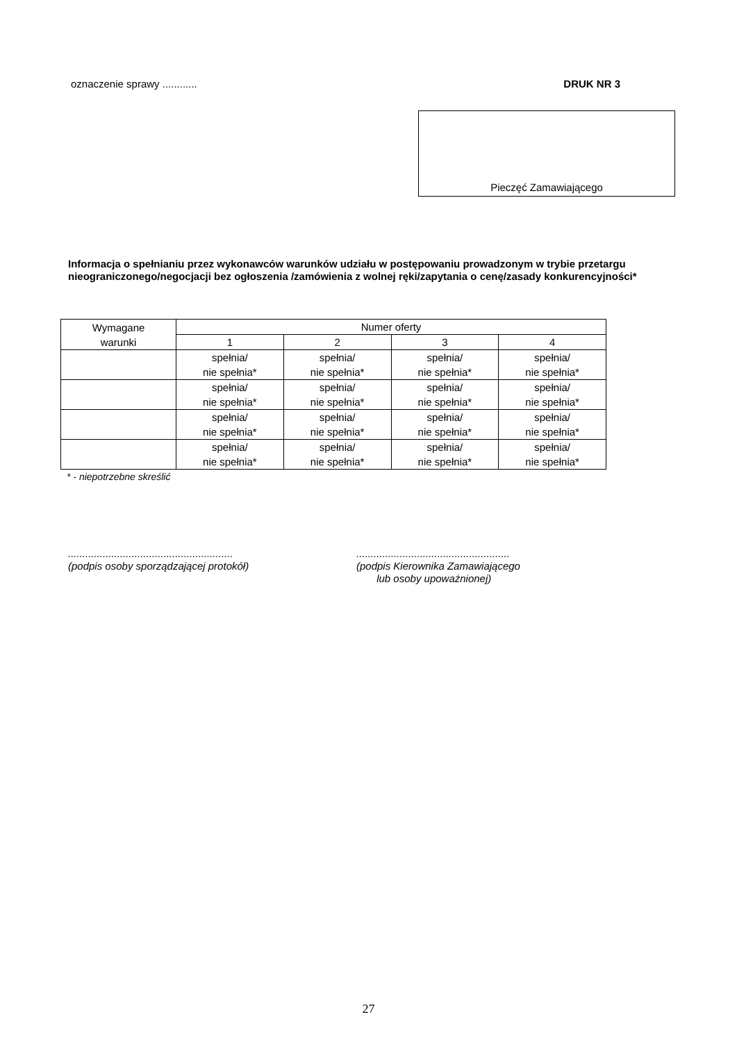oznaczenie sprawy ............ DRUK NR 3
Pieczęć Zamawiającego
Informacja o spełnianiu przez wykonawców warunków udziału w postępowaniu prowadzonym w trybie przetargu nieograniczonego/negocjacji bez ogłoszenia /zamówienia z wolnej ręki/zapytania o cenę/zasady konkurencyjności*
| Wymagane warunki | Numer oferty | | | |
| --- | --- | --- | --- | --- |
| | 1 | 2 | 3 | 4 |
| | spełnia/ nie spełnia* | spełnia/ nie spełnia* | spełnia/ nie spełnia* | spełnia/ nie spełnia* |
| | spełnia/ nie spełnia* | spełnia/ nie spełnia* | spełnia/ nie spełnia* | spełnia/ nie spełnia* |
| | spełnia/ nie spełnia* | spełnia/ nie spełnia* | spełnia/ nie spełnia* | spełnia/ nie spełnia* |
| | spełnia/ nie spełnia* | spełnia/ nie spełnia* | spełnia/ nie spełnia* | spełnia/ nie spełnia* |
* - niepotrzebne skreślić
.........................................................
(podpis osoby sporządzającej protokół)
.....................................................
(podpis Kierownika Zamawiającego
lub osoby upoważnionej)
27